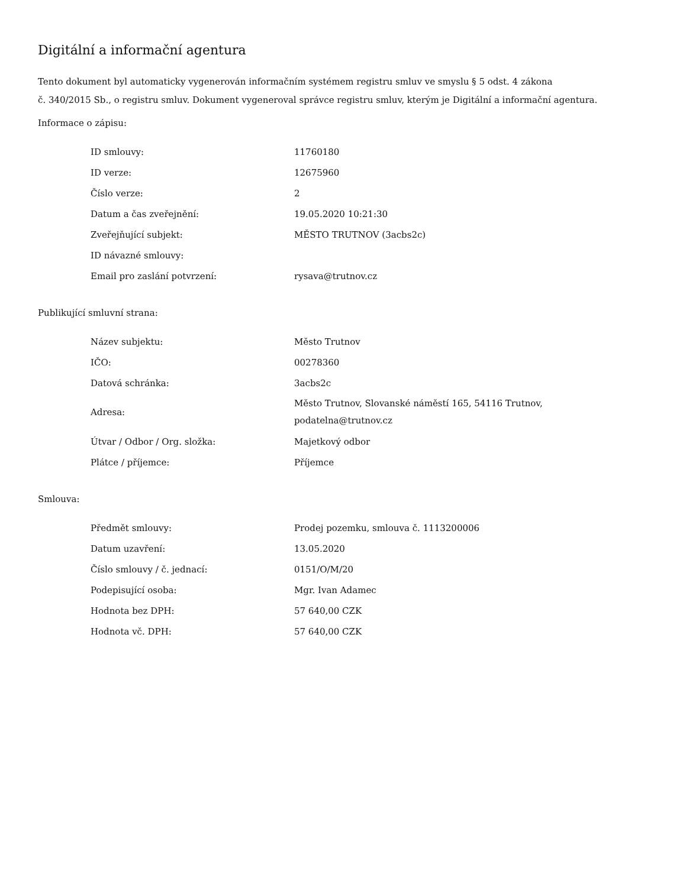Digitální a informační agentura
Tento dokument byl automaticky vygenerován informačním systémem registru smluv ve smyslu § 5 odst. 4 zákona
č. 340/2015 Sb., o registru smluv. Dokument vygeneroval správce registru smluv, kterým je Digitální a informační agentura.
Informace o zápisu:
| ID smlouvy: | 11760180 |
| ID verze: | 12675960 |
| Číslo verze: | 2 |
| Datum a čas zveřejnění: | 19.05.2020 10:21:30 |
| Zveřejňující subjekt: | MĚSTO TRUTNOV (3acbs2c) |
| ID návazné smlouvy: | |
| Email pro zaslání potvrzení: | rysava@trutnov.cz |
Publikující smluvní strana:
| Název subjektu: | Město Trutnov |
| IČO: | 00278360 |
| Datová schránka: | 3acbs2c |
| Adresa: | Město Trutnov, Slovanské náměstí 165, 54116 Trutnov, podatelna@trutnov.cz |
| Útvar / Odbor / Org. složka: | Majetkový odbor |
| Plátce / příjemce: | Příjemce |
Smlouva:
| Předmět smlouvy: | Prodej pozemku, smlouva č. 1113200006 |
| Datum uzavření: | 13.05.2020 |
| Číslo smlouvy / č. jednací: | 0151/O/M/20 |
| Podepisující osoba: | Mgr. Ivan Adamec |
| Hodnota bez DPH: | 57 640,00 CZK |
| Hodnota vč. DPH: | 57 640,00 CZK |